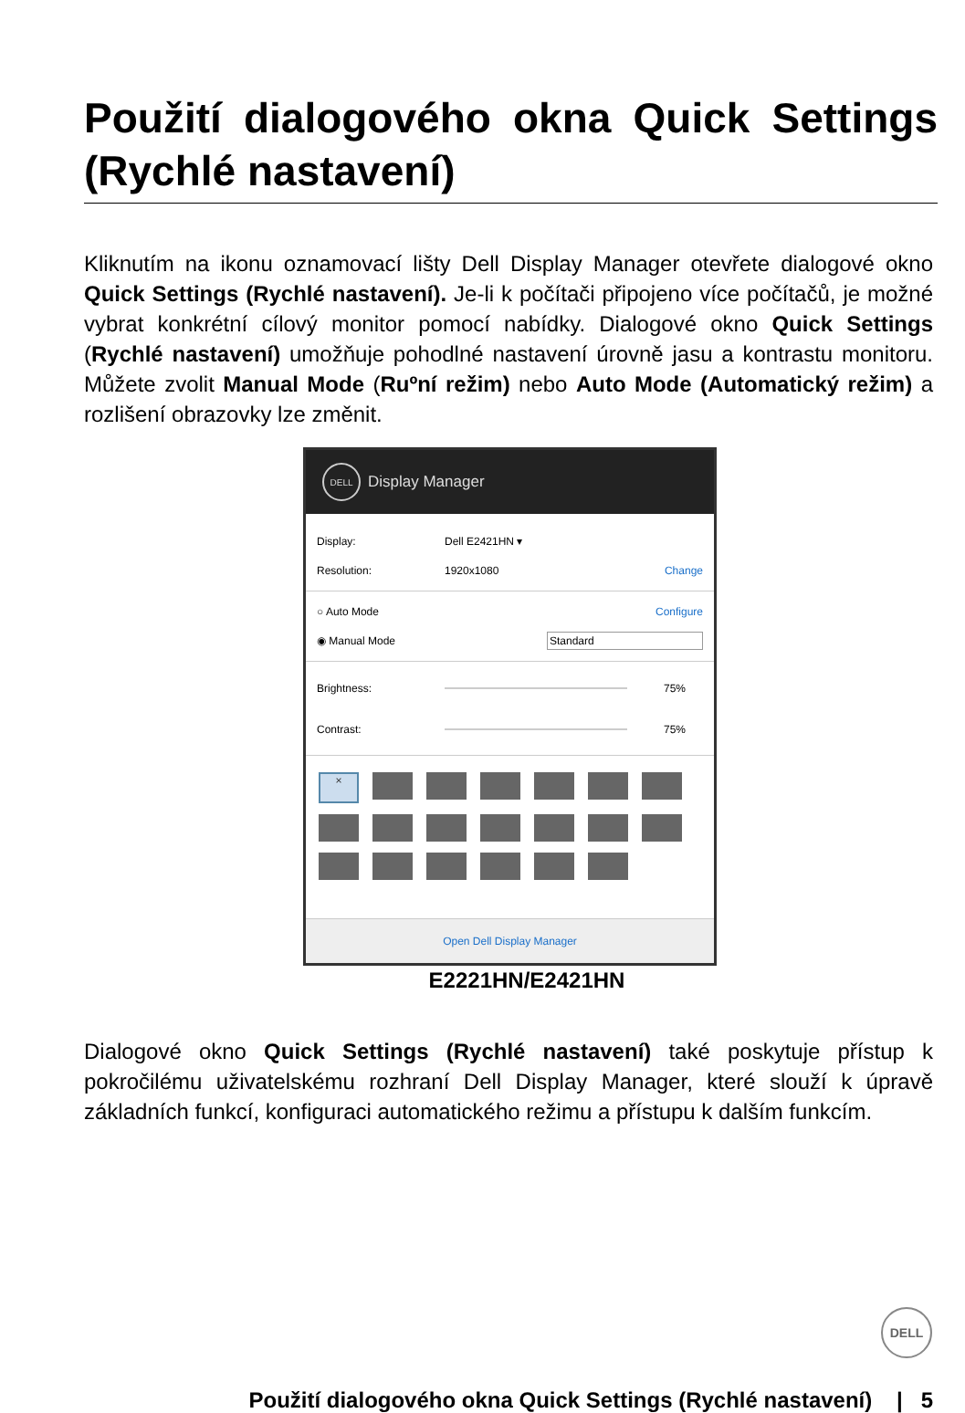Použití dialogového okna Quick Settings (Rychlé nastavení)
Kliknutím na ikonu oznamovací lišty Dell Display Manager otevřete dialogové okno Quick Settings (Rychlé nastavení). Je-li k počítači připojeno více počítačů, je možné vybrat konkrétní cílový monitor pomocí nabídky. Dialogové okno Quick Settings (Rychlé nastavení) umožňuje pohodlné nastavení úrovně jasu a kontrastu monitoru. Můžete zvolit Manual Mode (Ruºní režim) nebo Auto Mode (Automatický režim) a rozlišení obrazovky lze změnit.
DELL Display Manager
Display: Dell E2421HN ▾
Resolution: 1920x1080 Change
○ Auto Mode Configure
◉ Manual Mode Standard
Brightness: 75%
Contrast: 75%
×
Open Dell Display Manager
E2221HN/E2421HN
Dialogové okno Quick Settings (Rychlé nastavení) také poskytuje přístup k pokročilému uživatelskému rozhraní Dell Display Manager, které slouží k úpravě základních funkcí, konfiguraci automatického režimu a přístupu k dalším funkcím.
DELL
Použití dialogového okna Quick Settings (Rychlé nastavení) | 5